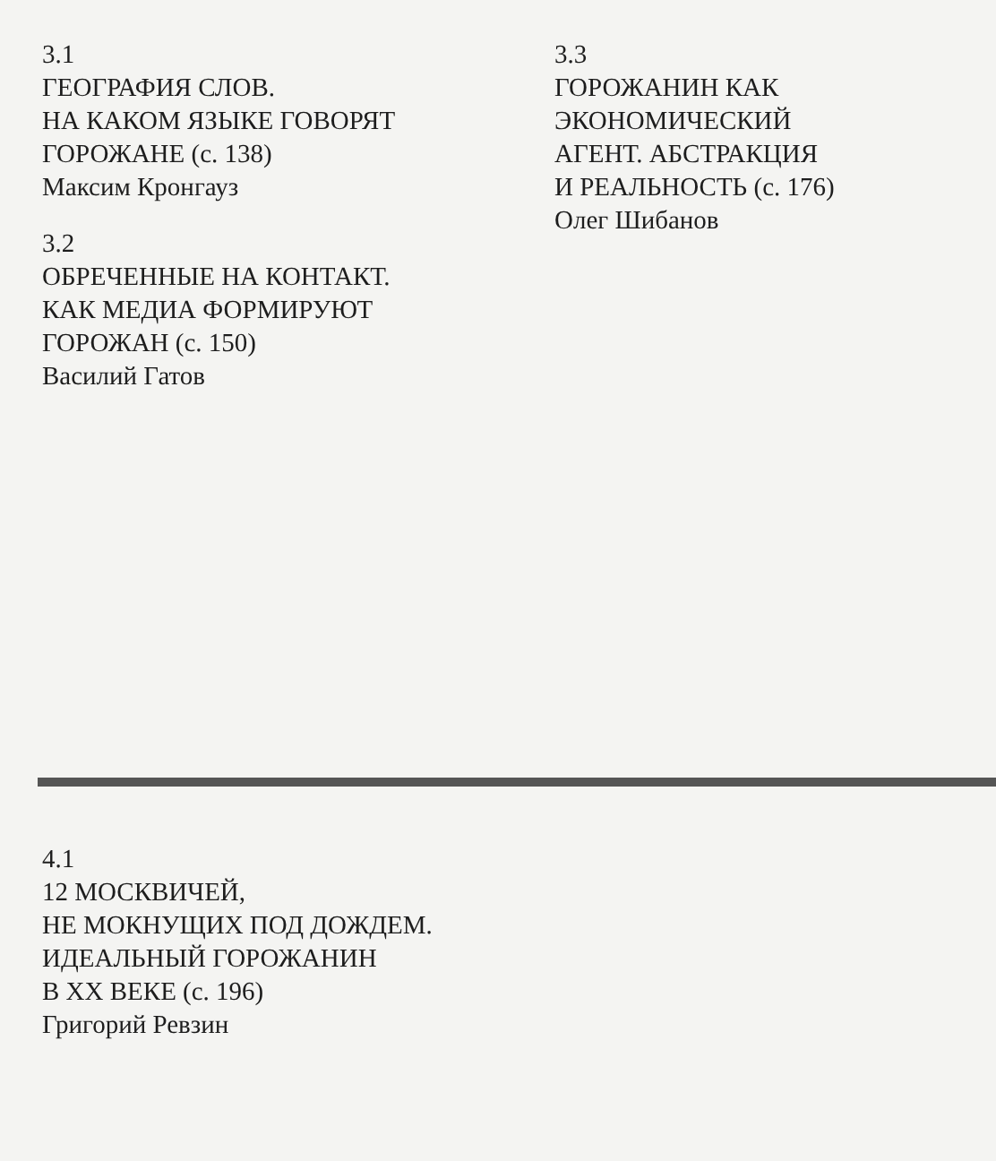3.1
ГЕОГРАФИЯ СЛОВ.
НА КАКОМ ЯЗЫКЕ ГОВОРЯТ
ГОРОЖАНЕ (с. 138)
Максим Кронгауз
3.2
ОБРЕЧЕННЫЕ НА КОНТАКТ.
КАК МЕДИА ФОРМИРУЮТ
ГОРОЖАН (с. 150)
Василий Гатов
3.3
ГОРОЖАНИН КАК
ЭКОНОМИЧЕСКИЙ
АГЕНТ. АБСТРАКЦИЯ
И РЕАЛЬНОСТЬ (с. 176)
Олег Шибанов
4.1
12 МОСКВИЧЕЙ,
НЕ МОКНУЩИХ ПОД ДОЖДЕМ.
ИДЕАЛЬНЫЙ ГОРОЖАНИН
В XX ВЕКЕ (с. 196)
Григорий Ревзин